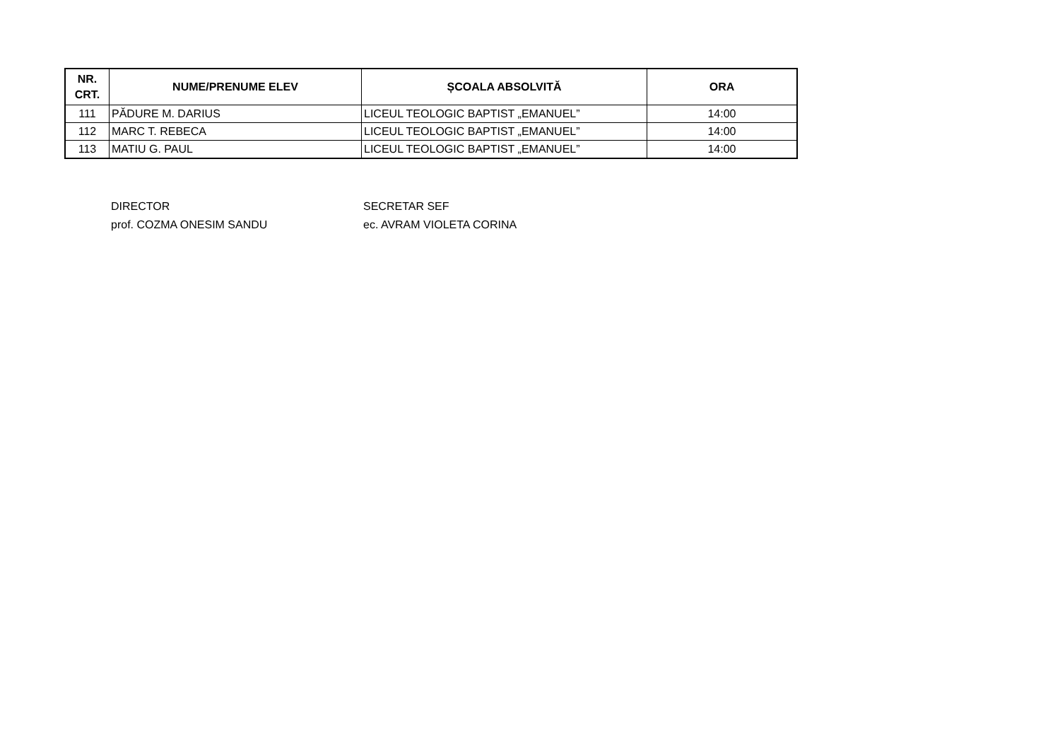| NR. CRT. | NUME/PRENUME ELEV | ȘCOALA ABSOLVITĂ | ORA |
| --- | --- | --- | --- |
| 111 | PĂDURE M. DARIUS | LICEUL TEOLOGIC BAPTIST „EMANUEL” | 14:00 |
| 112 | MARC T. REBECA | LICEUL TEOLOGIC BAPTIST „EMANUEL” | 14:00 |
| 113 | MATIU G. PAUL | LICEUL TEOLOGIC BAPTIST „EMANUEL” | 14:00 |
DIRECTOR
prof. COZMA ONESIM SANDU
SECRETAR SEF
ec. AVRAM VIOLETA CORINA